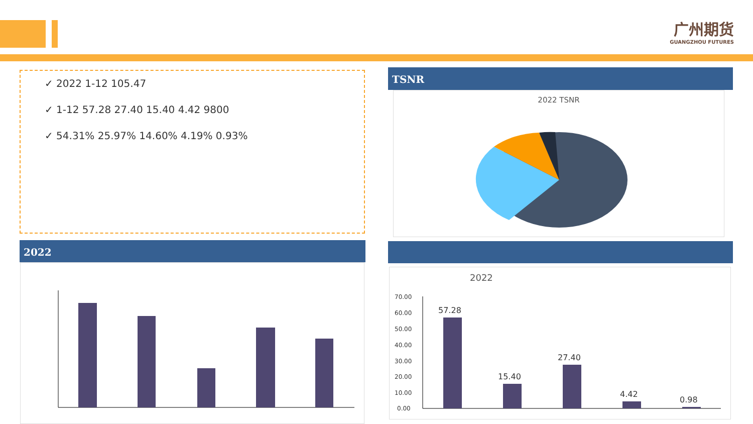广州期货
GUANGZHOU FUTURES
✓ 2022 1-12 105.47
✓ 1-12 57.28 27.40 15.40 4.42 9800
✓ 54.31% 25.97% 14.60% 4.19% 0.93%
TSNR
2022 TSNR
2022
2022
70.00
60.00
50.00
40.00
30.00
20.00
10.00
0.00
57.28
15.40
27.40
4.42
0.98